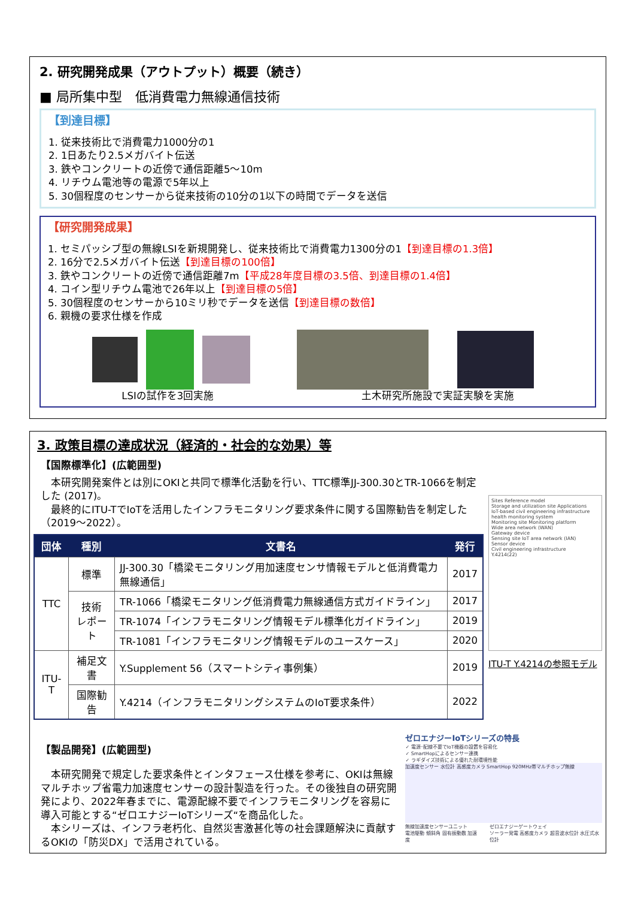2. 研究開発成果（アウトプット）概要（続き）
■ 局所集中型　低消費電力無線通信技術
【到達目標】
1. 従来技術比で消費電力1000分の1
2. 1日あたり2.5メガバイト伝送
3. 鉄やコンクリートの近傍で通信距離5～10m
4. リチウム電池等の電源で5年以上
5. 30個程度のセンサーから従来技術の10分の1以下の時間でデータを送信
【研究開発成果】
1. セミパッシブ型の無線LSIを新規開発し、従来技術比で消費電力1300分の1【到達目標の1.3倍】
2. 16分で2.5メガバイト伝送【到達目標の100倍】
3. 鉄やコンクリートの近傍で通信距離7m【平成28年度目標の3.5倍、到達目標の1.4倍】
4. コイン型リチウム電池で26年以上【到達目標の5倍】
5. 30個程度のセンサーから10ミリ秒でデータを送信【到達目標の数倍】
6. 親機の要求仕様を作成
LSIの試作を3回実施 土木研究所施設で実証実験を実施
3. 政策目標の達成状況（経済的・社会的な効果）等
【国際標準化】(広範囲型)
　本研究開発案件とは別にOKIと共同で標準化活動を行い、TTC標準JJ-300.30とTR-1066を制定した (2017)。
　最終的にITU-TでIoTを活用したインフラモニタリング要求条件に関する国際勧告を制定した（2019～2022）。
| 団体 | 種別 | 文書名 | 発行 |
| --- | --- | --- | --- |
| TTC | 標準 | JJ-300.30「橋梁モニタリング用加速度センサ情報モデルと低消費電力無線通信」 | 2017 |
| | 技術 レポート | TR-1066「橋梁モニタリング低消費電力無線通信方式ガイドライン」 | 2017 |
| | | TR-1074「インフラモニタリング情報モデル標準化ガイドライン」 | 2019 |
| | | TR-1081「インフラモニタリング情報モデルのユースケース」 | 2020 |
| ITU-T | 補足文書 | Y.Supplement 56（スマートシティ事例集） | 2019 |
| | 国際勧告 | Y.4214（インフラモニタリングシステムのIoT要求条件） | 2022 |
Sites Reference model
Storage and utilization site Applications
IoT-based civil engineering infrastructure health monitoring system
Monitoring site Monitoring platform
Wide area network (WAN)
Gateway device
Sensing site IoT area network (IAN)
Sensor device
Civil engineering infrastructure
Y.4214(22)
ITU-T Y.4214の参照モデル
【製品開発】(広範囲型)
　本研究開発で規定した要求条件とインタフェース仕様を参考に、OKIは無線マルチホップ省電力加速度センサーの設計製造を行った。その後独自の研究開発により、2022年春までに、電源配線不要でインフラモニタリングを容易に導入可能とする“ゼロエナジーIoTシリーズ“を商品化した。
　本シリーズは、インフラ老朽化、自然災害激甚化等の社会課題解決に貢献するOKIの「防災DX」で活用されている。
ゼロエナジーIoTシリーズの特長
✓ 電源･配線不要でIoT機器の設置を容易化
✓ SmartHopによるセンサー連携
✓ ラギダイズ技術による優れた耐環境性能
加速度センサー 水位計 高感度カメラ SmartHop 920MHz帯マルチホップ無線
無線加速度センサーユニット
電池駆動 傾斜角 固有振動数 加速度
ゼロエナジーゲートウェイ
ソーラー発電 高感度カメラ 超音波水位計 水圧式水位計